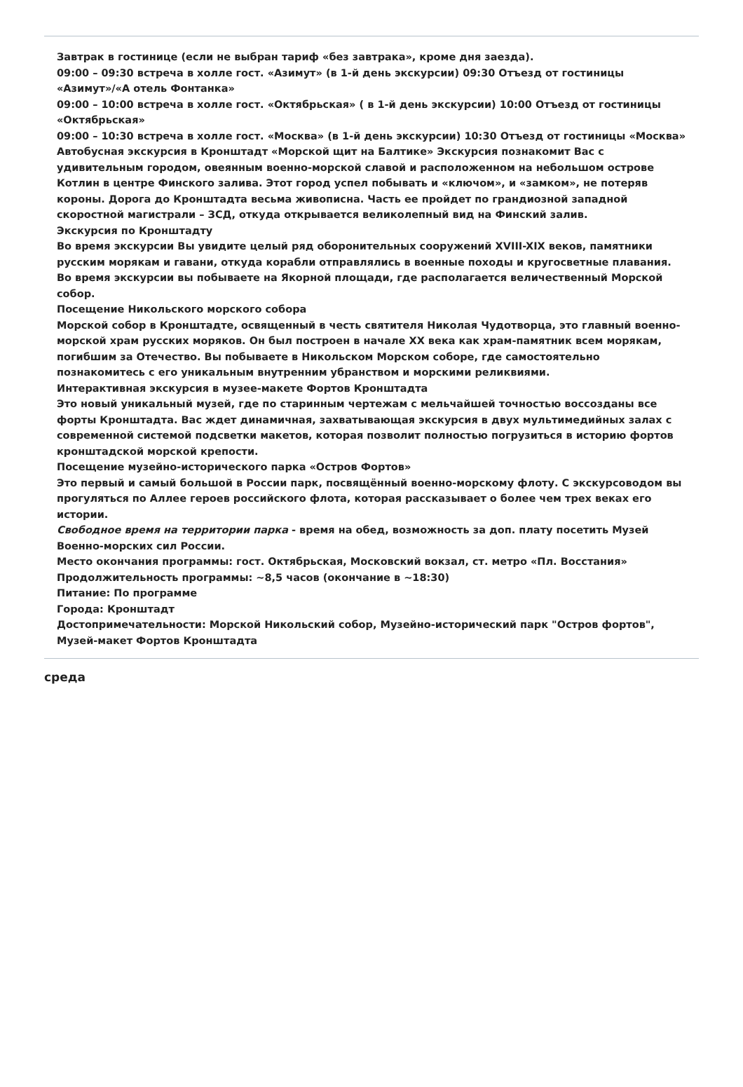Завтрак в гостинице (если не выбран тариф «без завтрака», кроме дня заезда).
09:00 – 09:30 встреча в холле гост. «Азимут» (в 1-й день экскурсии) 09:30 Отъезд от гостиницы «Азимут»/«А отель Фонтанка»
09:00 – 10:00 встреча в холле гост. «Октябрьская» ( в 1-й день экскурсии) 10:00 Отъезд от гостиницы «Октябрьская»
09:00 – 10:30 встреча в холле гост. «Москва» (в 1-й день экскурсии) 10:30 Отъезд от гостиницы «Москва»
Автобусная экскурсия в Кронштадт «Морской щит на Балтике» Экскурсия познакомит Вас с удивительным городом, овеянным военно-морской славой и расположенном на небольшом острове Котлин в центре Финского залива. Этот город успел побывать и «ключом», и «замком», не потеряв короны. Дорога до Кронштадта весьма живописна. Часть ее пройдет по грандиозной западной скоростной магистрали – ЗСД, откуда открывается великолепный вид на Финский залив.
Экскурсия по Кронштадту
Во время экскурсии Вы увидите целый ряд оборонительных сооружений XVIII-XIX веков, памятники русским морякам и гавани, откуда корабли отправлялись в военные походы и кругосветные плавания. Во время экскурсии вы побываете на Якорной площади, где располагается величественный Морской собор.
Посещение Никольского морского собора
Морской собор в Кронштадте, освященный в честь святителя Николая Чудотворца, это главный военно-морской храм русских моряков. Он был построен в начале XX века как храм-памятник всем морякам, погибшим за Отечество. Вы побываете в Никольском Морском соборе, где самостоятельно познакомитесь с его уникальным внутренним убранством и морскими реликвиями.
Интерактивная экскурсия в музее-макете Фортов Кронштадта
Это новый уникальный музей, где по старинным чертежам с мельчайшей точностью воссозданы все форты Кронштадта. Вас ждет динамичная, захватывающая экскурсия в двух мультимедийных залах с современной системой подсветки макетов, которая позволит полностью погрузиться в историю фортов кронштадской морской крепости.
Посещение музейно-исторического парка «Остров Фортов»
Это первый и самый большой в России парк, посвящённый военно-морскому флоту. С экскурсоводом вы прогуляться по Аллее героев российского флота, которая рассказывает о более чем трех веках его истории.
Свободное время на территории парка - время на обед, возможность за доп. плату посетить Музей Военно-морских сил России.
Место окончания программы: гост. Октябрьская, Московский вокзал, ст. метро «Пл. Восстания»
Продолжительность программы: ~8,5 часов (окончание в ~18:30)
Питание: По программе
Города: Кронштадт
Достопримечательности: Морской Никольский собор, Музейно-исторический парк "Остров фортов", Музей-макет Фортов Кронштадта
среда